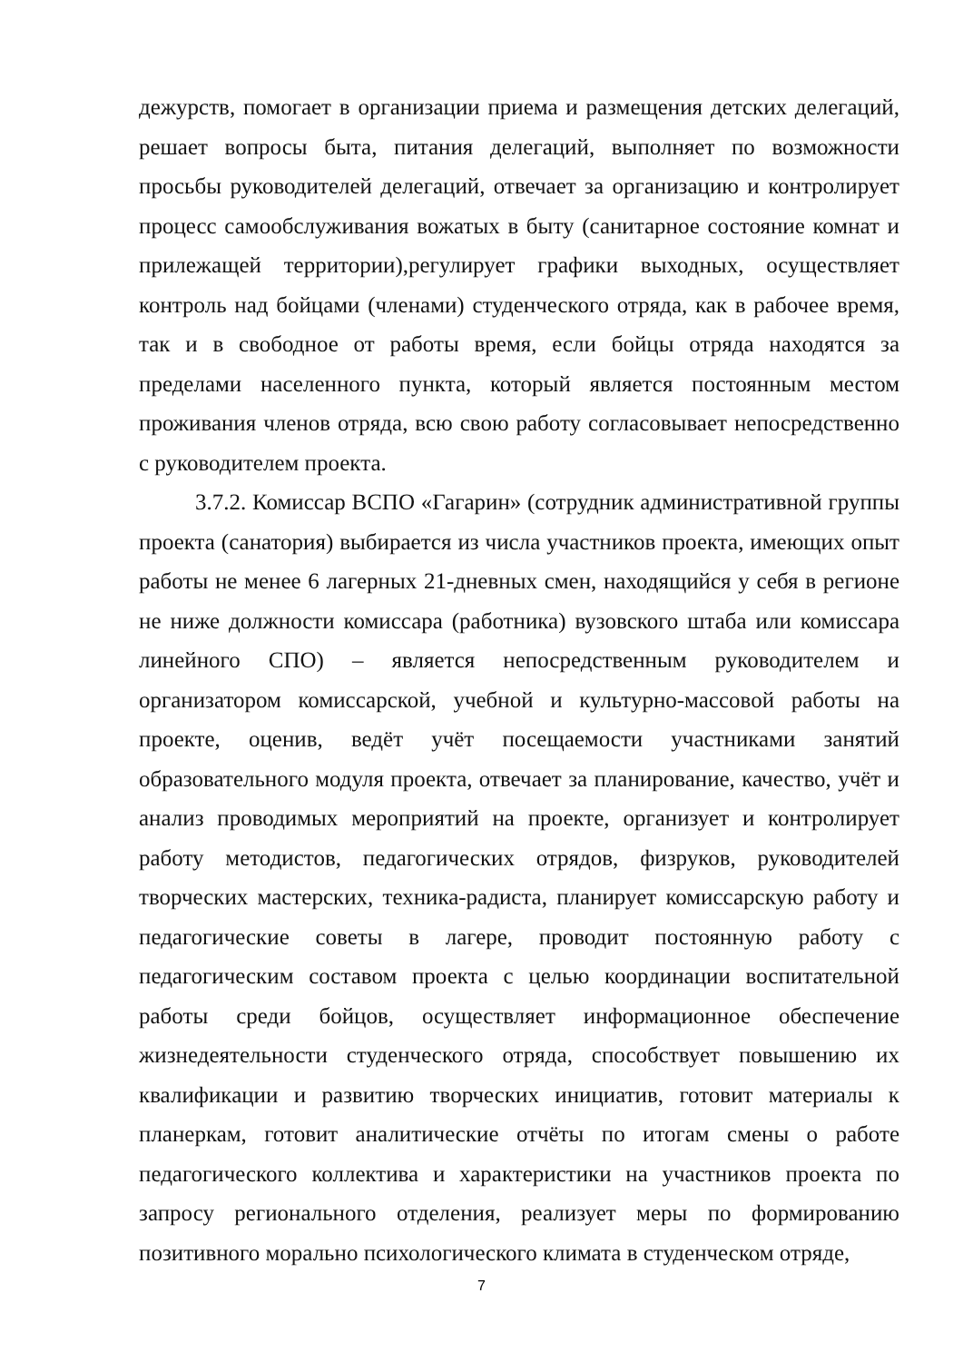дежурств, помогает в организации приема и размещения детских делегаций, решает вопросы быта, питания делегаций, выполняет по возможности просьбы руководителей делегаций, отвечает за организацию и контролирует процесс самообслуживания вожатых в быту (санитарное состояние комнат и прилежащей территории),регулирует графики выходных, осуществляет контроль над бойцами (членами) студенческого отряда, как в рабочее время, так и в свободное от работы время, если бойцы отряда находятся за пределами населенного пункта, который является постоянным местом проживания членов отряда, всю свою работу согласовывает непосредственно с руководителем проекта.
3.7.2. Комиссар ВСПО «Гагарин» (сотрудник административной группы проекта (санатория) выбирается из числа участников проекта, имеющих опыт работы не менее 6 лагерных 21-дневных смен, находящийся у себя в регионе не ниже должности комиссара (работника) вузовского штаба или комиссара линейного СПО) – является непосредственным руководителем и организатором комиссарской, учебной и культурно-массовой работы на проекте, оценив, ведёт учёт посещаемости участниками занятий образовательного модуля проекта, отвечает за планирование, качество, учёт и анализ проводимых мероприятий на проекте, организует и контролирует работу методистов, педагогических отрядов, физруков, руководителей творческих мастерских, техника-радиста, планирует комиссарскую работу и педагогические советы в лагере, проводит постоянную работу с педагогическим составом проекта с целью координации воспитательной работы среди бойцов, осуществляет информационное обеспечение жизнедеятельности студенческого отряда, способствует повышению их квалификации и развитию творческих инициатив, готовит материалы к планеркам, готовит аналитические отчёты по итогам смены о работе педагогического коллектива и характеристики на участников проекта по запросу регионального отделения, реализует меры по формированию позитивного морально психологического климата в студенческом отряде,
7